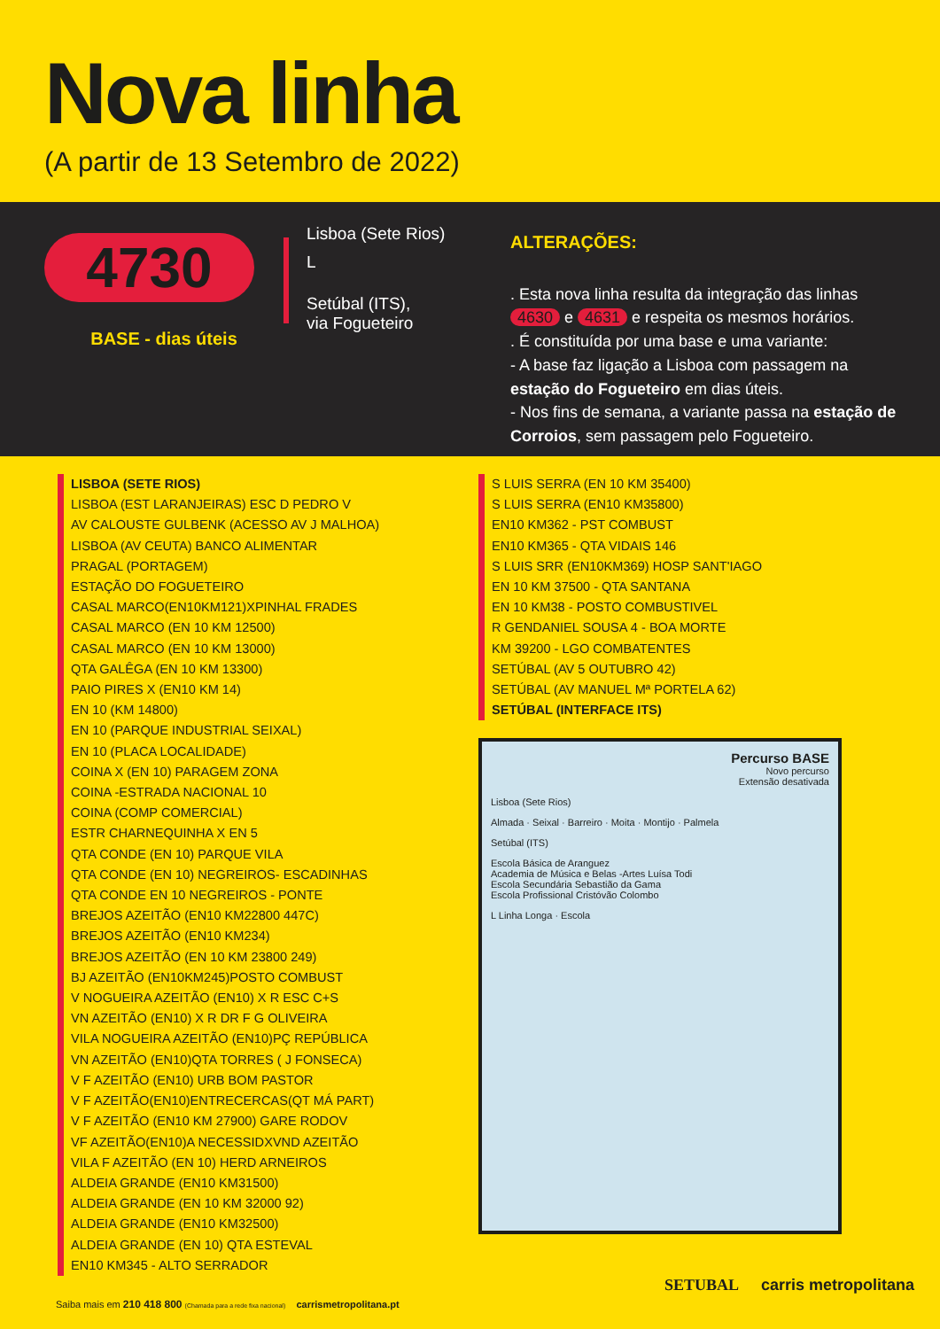Nova linha
(A partir de 13 Setembro de 2022)
4730
BASE - dias úteis
Lisboa (Sete Rios)
L
Setúbal (ITS),
via Fogueteiro
ALTERAÇÕES:
. Esta nova linha resulta da integração das linhas 4630 e 4631 e respeita os mesmos horários.
. É constituída por uma base e uma variante:
- A base faz ligação a Lisboa com passagem na estação do Fogueteiro em dias úteis.
- Nos fins de semana, a variante passa na estação de Corroios, sem passagem pelo Fogueteiro.
LISBOA (SETE RIOS)
LISBOA (EST LARANJEIRAS) ESC D PEDRO V
AV CALOUSTE GULBENK (ACESSO AV J MALHOA)
LISBOA (AV CEUTA) BANCO ALIMENTAR
PRAGAL (PORTAGEM)
ESTAÇÃO DO FOGUETEIRO
CASAL MARCO(EN10KM121)XPINHAL FRADES
CASAL MARCO (EN 10 KM 12500)
CASAL MARCO (EN 10 KM 13000)
QTA GALÊGA (EN 10 KM 13300)
PAIO PIRES X (EN10 KM 14)
EN 10 (KM 14800)
EN 10 (PARQUE INDUSTRIAL SEIXAL)
EN 10 (PLACA LOCALIDADE)
COINA X (EN 10) PARAGEM ZONA
COINA -ESTRADA NACIONAL 10
COINA (COMP COMERCIAL)
ESTR CHARNEQUINHA X EN 5
QTA CONDE (EN 10) PARQUE VILA
QTA CONDE (EN 10) NEGREIROS- ESCADINHAS
QTA CONDE EN 10 NEGREIROS - PONTE
BREJOS AZEITÃO (EN10 KM22800 447C)
BREJOS AZEITÃO (EN10 KM234)
BREJOS AZEITÃO (EN 10 KM 23800 249)
BJ AZEITÃO (EN10KM245)POSTO COMBUST
V NOGUEIRA AZEITÃO (EN10) X R ESC C+S
VN AZEITÃO (EN10) X R DR F G OLIVEIRA
VILA NOGUEIRA AZEITÃO (EN10)PÇ REPÚBLICA
VN AZEITÃO (EN10)QTA TORRES ( J FONSECA)
V F AZEITÃO (EN10) URB BOM PASTOR
V F AZEITÃO(EN10)ENTRECERCAS(QT MÁ PART)
V F AZEITÃO (EN10 KM 27900) GARE RODOV
VF AZEITÃO(EN10)A NECESSIDXVND AZEITÃO
VILA F AZEITÃO (EN 10) HERD ARNEIROS
ALDEIA GRANDE (EN10 KM31500)
ALDEIA GRANDE (EN 10 KM 32000 92)
ALDEIA GRANDE (EN10 KM32500)
ALDEIA GRANDE (EN 10) QTA ESTEVAL
EN10 KM345 - ALTO SERRADOR
S LUIS SERRA (EN 10 KM 35400)
S LUIS SERRA (EN10 KM35800)
EN10 KM362 - PST COMBUST
EN10 KM365 - QTA VIDAIS 146
S LUIS SRR (EN10KM369) HOSP SANT'IAGO
EN 10 KM 37500 - QTA SANTANA
EN 10 KM38 - POSTO COMBUSTIVEL
R GENDANIEL SOUSA 4 - BOA MORTE
KM 39200 - LGO COMBATENTES
SETÚBAL (AV 5 OUTUBRO 42)
SETÚBAL (AV MANUEL Mª PORTELA 62)
SETÚBAL (INTERFACE ITS)
Percurso BASE
Novo percurso
Extensão desativada
Lisboa (Sete Rios)
Almada · Seixal · Barreiro · Moita · Montijo · Palmela
Setúbal (ITS)
Escola Básica de Aranguez
Academia de Música e Belas -Artes Luísa Todi
Escola Secundária Sebastião da Gama
Escola Profissional Cristóvão Colombo
L Linha Longa · Escola
Saiba mais em 210 418 800 (Chamada para a rede fixa nacional) carrismetropolitana.pt
SETUBAL carris metropolitana